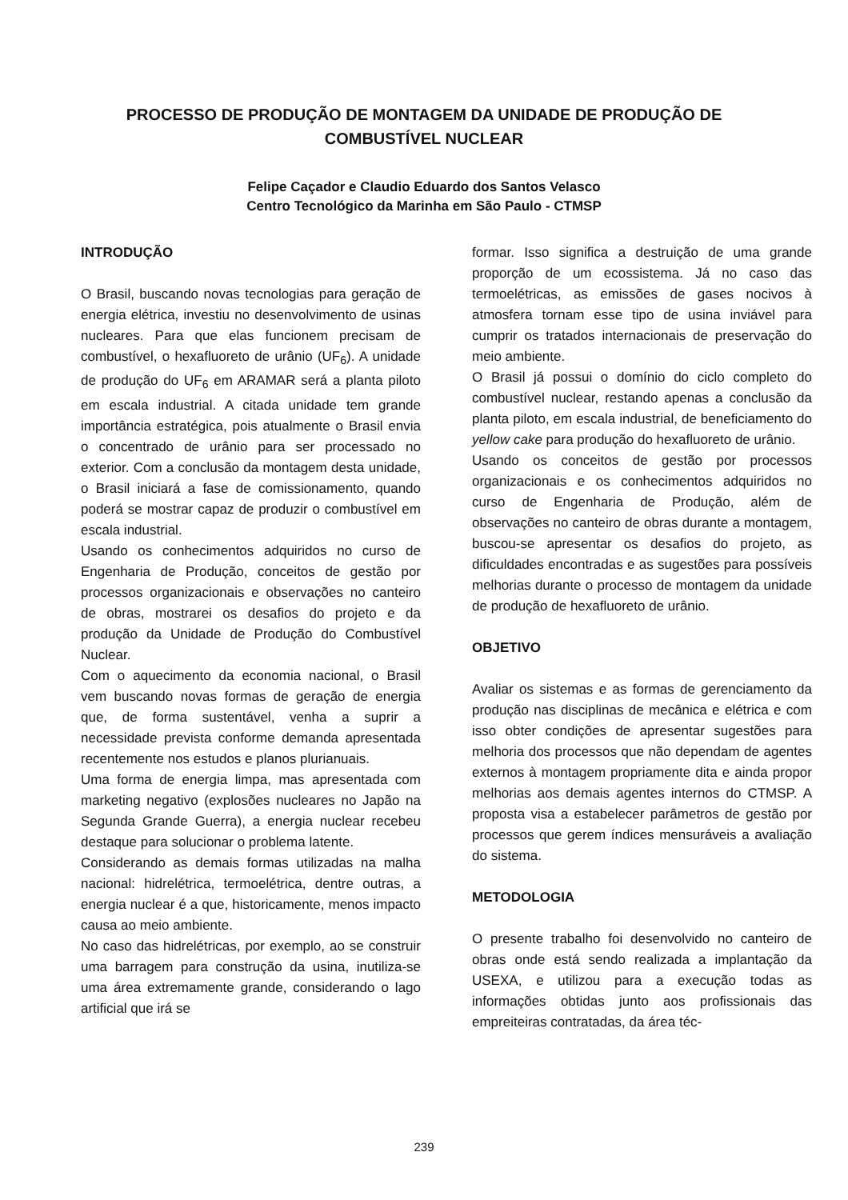PROCESSO DE PRODUÇÃO DE MONTAGEM DA UNIDADE DE PRODUÇÃO DE COMBUSTÍVEL NUCLEAR
Felipe Caçador e Claudio Eduardo dos Santos Velasco
Centro Tecnológico da Marinha em São Paulo - CTMSP
INTRODUÇÃO
O Brasil, buscando novas tecnologias para geração de energia elétrica, investiu no desenvolvimento de usinas nucleares. Para que elas funcionem precisam de combustível, o hexafluoreto de urânio (UF<sub>6</sub>). A unidade de produção do UF<sub>6</sub> em ARAMAR será a planta piloto em escala industrial. A citada unidade tem grande importância estratégica, pois atualmente o Brasil envia o concentrado de urânio para ser processado no exterior. Com a conclusão da montagem desta unidade, o Brasil iniciará a fase de comissionamento, quando poderá se mostrar capaz de produzir o combustível em escala industrial.
Usando os conhecimentos adquiridos no curso de Engenharia de Produção, conceitos de gestão por processos organizacionais e observações no canteiro de obras, mostrarei os desafios do projeto e da produção da Unidade de Produção do Combustível Nuclear.
Com o aquecimento da economia nacional, o Brasil vem buscando novas formas de geração de energia que, de forma sustentável, venha a suprir a necessidade prevista conforme demanda apresentada recentemente nos estudos e planos plurianuais.
Uma forma de energia limpa, mas apresentada com marketing negativo (explosões nucleares no Japão na Segunda Grande Guerra), a energia nuclear recebeu destaque para solucionar o problema latente.
Considerando as demais formas utilizadas na malha nacional: hidrelétrica, termoelétrica, dentre outras, a energia nuclear é a que, historicamente, menos impacto causa ao meio ambiente.
No caso das hidrelétricas, por exemplo, ao se construir uma barragem para construção da usina, inutiliza-se uma área extremamente grande, considerando o lago artificial que irá se
formar. Isso significa a destruição de uma grande proporção de um ecossistema. Já no caso das termoelétricas, as emissões de gases nocivos à atmosfera tornam esse tipo de usina inviável para cumprir os tratados internacionais de preservação do meio ambiente.
O Brasil já possui o domínio do ciclo completo do combustível nuclear, restando apenas a conclusão da planta piloto, em escala industrial, de beneficiamento do yellow cake para produção do hexafluoreto de urânio.
Usando os conceitos de gestão por processos organizacionais e os conhecimentos adquiridos no curso de Engenharia de Produção, além de observações no canteiro de obras durante a montagem, buscou-se apresentar os desafios do projeto, as dificuldades encontradas e as sugestões para possíveis melhorias durante o processo de montagem da unidade de produção de hexafluoreto de urânio.
OBJETIVO
Avaliar os sistemas e as formas de gerenciamento da produção nas disciplinas de mecânica e elétrica e com isso obter condições de apresentar sugestões para melhoria dos processos que não dependam de agentes externos à montagem propriamente dita e ainda propor melhorias aos demais agentes internos do CTMSP. A proposta visa a estabelecer parâmetros de gestão por processos que gerem índices mensuráveis a avaliação do sistema.
METODOLOGIA
O presente trabalho foi desenvolvido no canteiro de obras onde está sendo realizada a implantação da USEXA, e utilizou para a execução todas as informações obtidas junto aos profissionais das empreiteiras contratadas, da área téc-
239